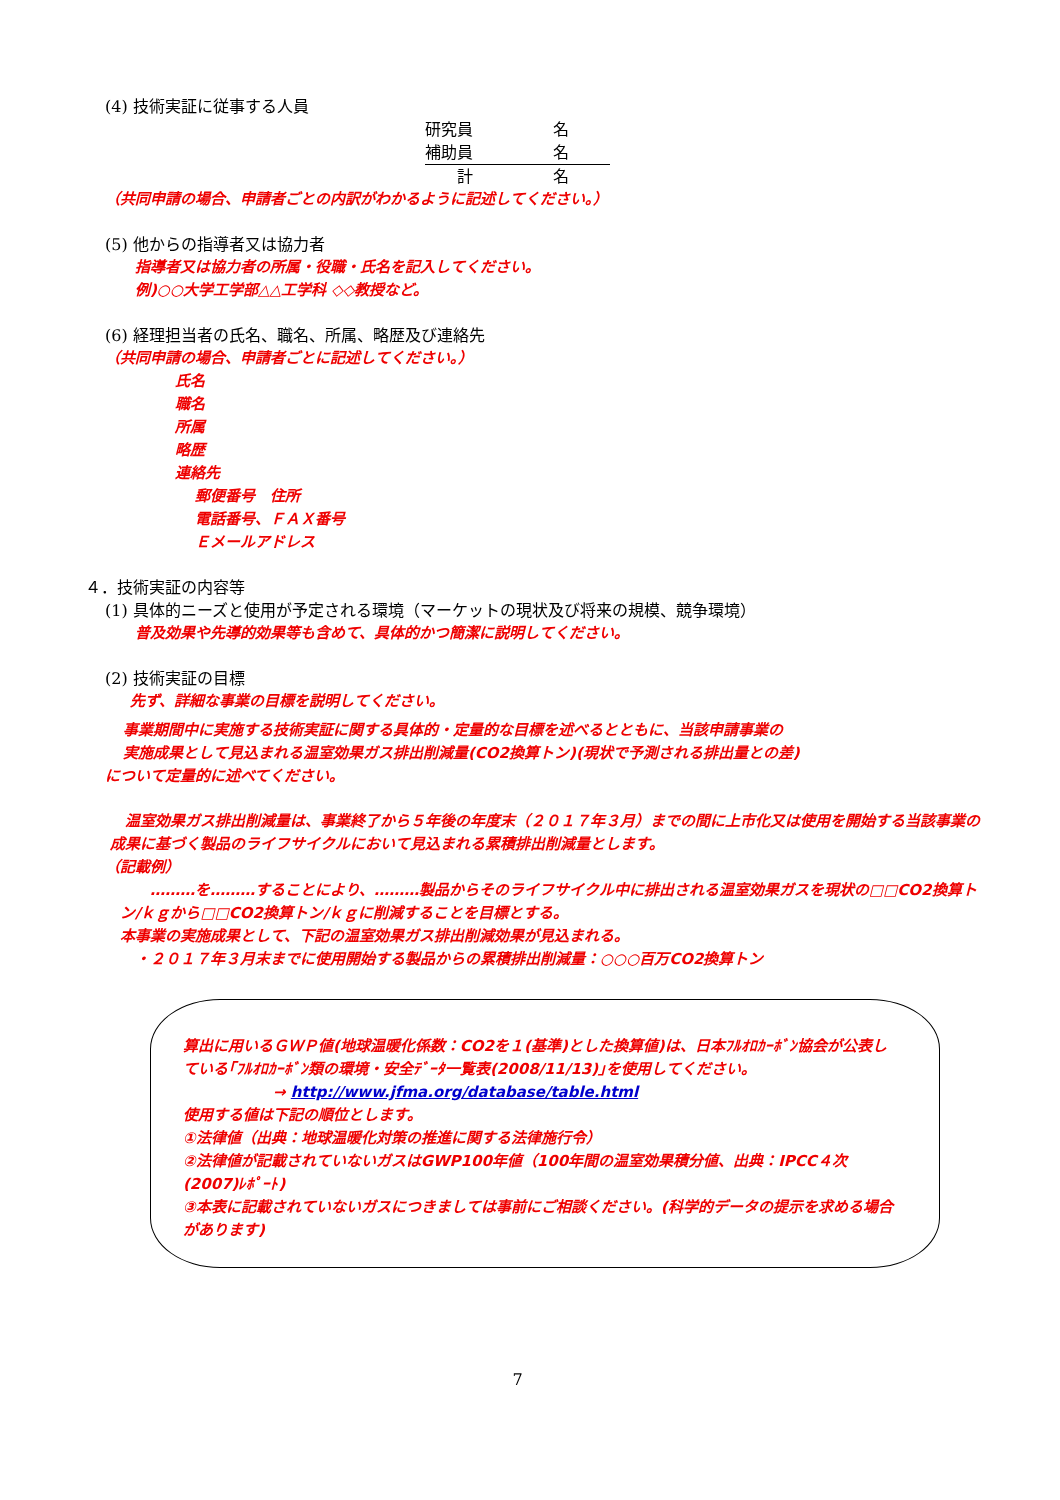(4) 技術実証に従事する人員
研究員　　　　　名
補助員　　　　　名
　　計　　　　　名
（共同申請の場合、申請者ごとの内訳がわかるように記述してください。）
(5) 他からの指導者又は協力者
指導者又は協力者の所属・役職・氏名を記入してください。
例)○○大学工学部△△工学科 ◇◇教授など。
(6) 経理担当者の氏名、職名、所属、略歴及び連絡先
（共同申請の場合、申請者ごとに記述してください。）
氏名
職名
所属
略歴
連絡先
郵便番号　住所
電話番号、ＦＡＸ番号
Ｅメールアドレス
４．技術実証の内容等
(1) 具体的ニーズと使用が予定される環境（マーケットの現状及び将来の規模、競争環境）
普及効果や先導的効果等も含めて、具体的かつ簡潔に説明してください。
(2) 技術実証の目標
先ず、詳細な事業の目標を説明してください。
事業期間中に実施する技術実証に関する具体的・定量的な目標を述べるとともに、当該申請事業の
実施成果として見込まれる温室効果ガス排出削減量(CO2換算トン)(現状で予測される排出量との差)
について定量的に述べてください。
　温室効果ガス排出削減量は、事業終了から５年後の年度末（２０１７年３月）までの間に上市化又は使用を開始する当該事業の成果に基づく製品のライフサイクルにおいて見込まれる累積排出削減量とします。
（記載例）
　　………を………することにより、………製品からそのライフサイクル中に排出される温室効果ガスを現状の□□CO2換算トン/ｋｇから□□CO2換算トン/ｋｇに削減することを目標とする。
本事業の実施成果として、下記の温室効果ガス排出削減効果が見込まれる。
　・２０１７年３月末までに使用開始する製品からの累積排出削減量：○○○百万CO2換算トン
算出に用いるＧＷＰ値(地球温暖化係数：CO2を１(基準)とした換算値)は、日本ﾌﾙｵﾛｶｰﾎﾞﾝ協会が公表している｢ﾌﾙｵﾛｶｰﾎﾞﾝ類の環境・安全ﾃﾞｰﾀ一覧表(2008/11/13)｣を使用してください。
→ http://www.jfma.org/database/table.html
使用する値は下記の順位とします。
①法律値（出典：地球温暖化対策の推進に関する法律施行令）
②法律値が記載されていないガスはGWP100年値（100年間の温室効果積分値、出典：IPCC４次(2007)ﾚﾎﾟｰﾄ)
③本表に記載されていないガスにつきましては事前にご相談ください。(科学的データの提示を求める場合があります)
7